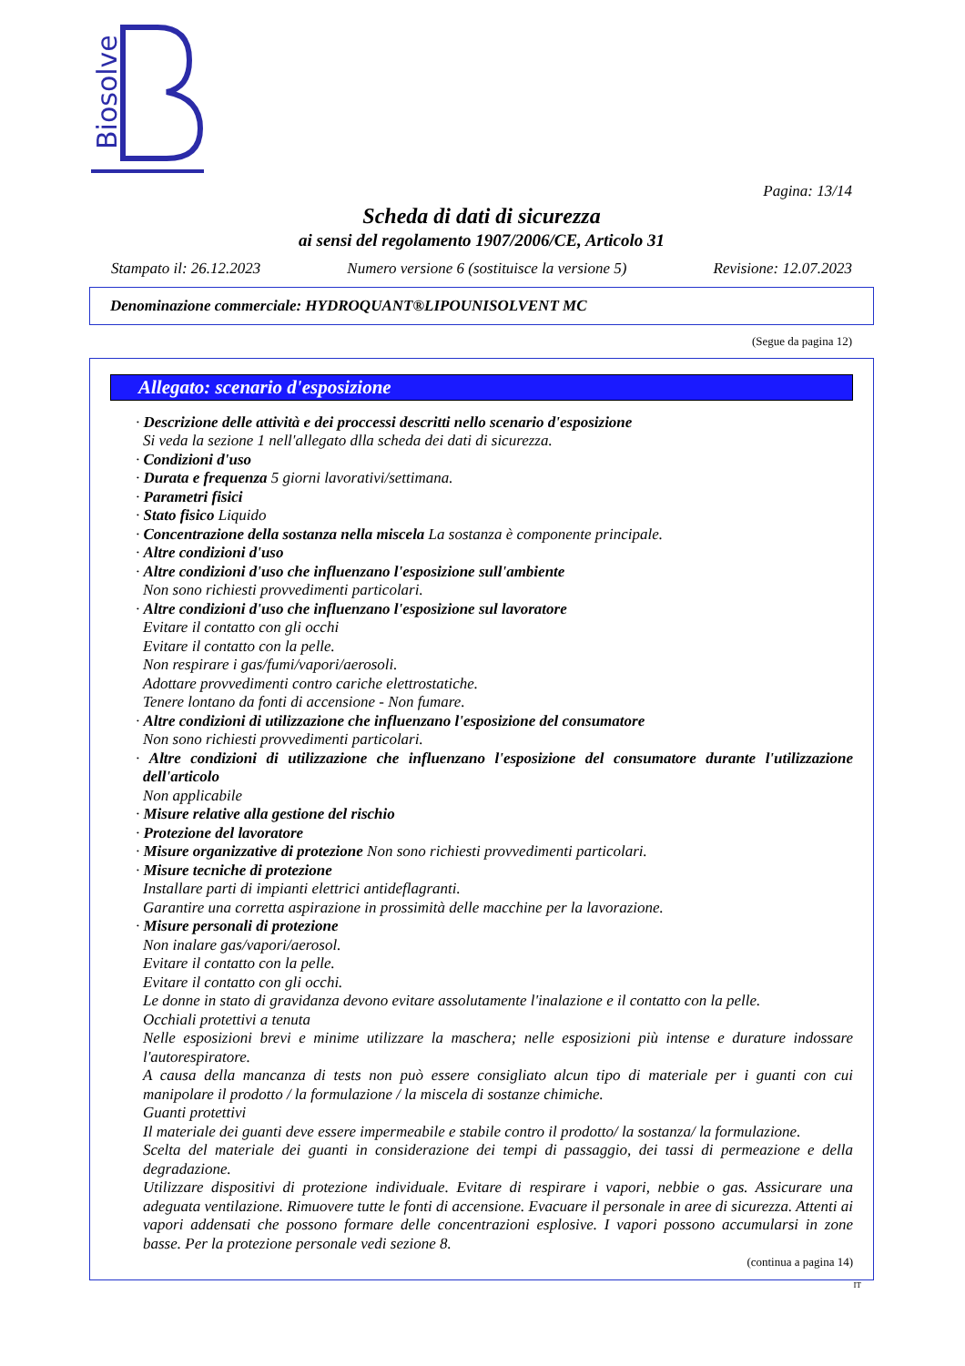Biosolve
Pagina: 13/14
Scheda di dati di sicurezza
ai sensi del regolamento 1907/2006/CE, Articolo 31
Stampato il: 26.12.2023 Numero versione 6 (sostituisce la versione 5) Revisione: 12.07.2023
Denominazione commerciale: HYDROQUANT®LIPOUNISOLVENT MC
(Segue da pagina 12)
Allegato: scenario d'esposizione
· Descrizione delle attività e dei proccessi descritti nello scenario d'esposizione
Si veda la sezione 1 nell'allegato dlla scheda dei dati di sicurezza.
· Condizioni d'uso
· Durata e frequenza 5 giorni lavorativi/settimana.
· Parametri fisici
· Stato fisico Liquido
· Concentrazione della sostanza nella miscela La sostanza è componente principale.
· Altre condizioni d'uso
· Altre condizioni d'uso che influenzano l'esposizione sull'ambiente
Non sono richiesti provvedimenti particolari.
· Altre condizioni d'uso che influenzano l'esposizione sul lavoratore
Evitare il contatto con gli occhi
Evitare il contatto con la pelle.
Non respirare i gas/fumi/vapori/aerosoli.
Adottare provvedimenti contro cariche elettrostatiche.
Tenere lontano da fonti di accensione - Non fumare.
· Altre condizioni di utilizzazione che influenzano l'esposizione del consumatore
Non sono richiesti provvedimenti particolari.
· Altre condizioni di utilizzazione che influenzano l'esposizione del consumatore durante l'utilizzazione dell'articolo
Non applicabile
· Misure relative alla gestione del rischio
· Protezione del lavoratore
· Misure organizzative di protezione Non sono richiesti provvedimenti particolari.
· Misure tecniche di protezione
Installare parti di impianti elettrici antideflagranti.
Garantire una corretta aspirazione in prossimità delle macchine per la lavorazione.
· Misure personali di protezione
Non inalare gas/vapori/aerosol.
Evitare il contatto con la pelle.
Evitare il contatto con gli occhi.
Le donne in stato di gravidanza devono evitare assolutamente l'inalazione e il contatto con la pelle.
Occhiali protettivi a tenuta
Nelle esposizioni brevi e minime utilizzare la maschera; nelle esposizioni più intense e durature indossare l'autorespiratore.
A causa della mancanza di tests non può essere consigliato alcun tipo di materiale per i guanti con cui manipolare il prodotto / la formulazione / la miscela di sostanze chimiche.
Guanti protettivi
Il materiale dei guanti deve essere impermeabile e stabile contro il prodotto/ la sostanza/ la formulazione.
Scelta del materiale dei guanti in considerazione dei tempi di passaggio, dei tassi di permeazione e della degradazione.
Utilizzare dispositivi di protezione individuale. Evitare di respirare i vapori, nebbie o gas. Assicurare una adeguata ventilazione. Rimuovere tutte le fonti di accensione. Evacuare il personale in aree di sicurezza. Attenti ai vapori addensati che possono formare delle concentrazioni esplosive. I vapori possono accumularsi in zone basse. Per la protezione personale vedi sezione 8.
(continua a pagina 14)
IT